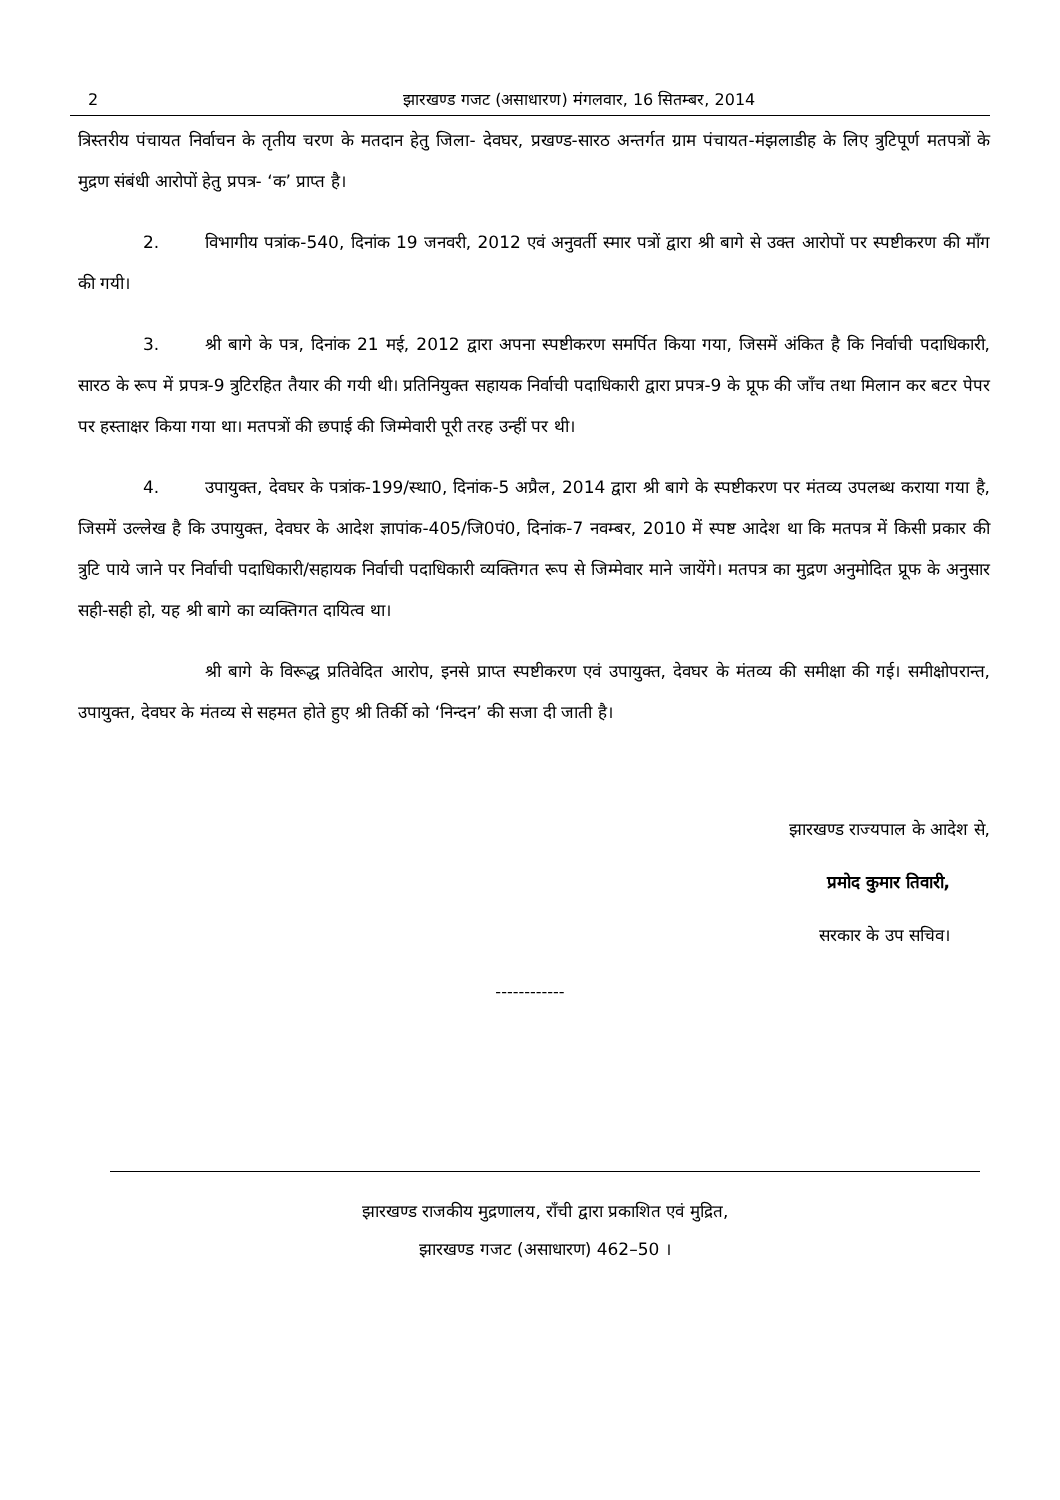2 झारखण्ड गजट (असाधारण) मंगलवार, 16 सितम्बर, 2014
त्रिस्तरीय पंचायत निर्वाचन के तृतीय चरण के मतदान हेतु जिला- देवघर, प्रखण्ड-सारठ अन्तर्गत ग्राम पंचायत-मंझलाडीह के लिए त्रुटिपूर्ण मतपत्रों के मुद्रण संबंधी आरोपों हेतु प्रपत्र- ‘क’ प्राप्त है।
2. विभागीय पत्रांक-540, दिनांक 19 जनवरी, 2012 एवं अनुवर्ती स्मार पत्रों द्वारा श्री बागे से उक्त आरोपों पर स्पष्टीकरण की माँग की गयी।
3. श्री बागे के पत्र, दिनांक 21 मई, 2012 द्वारा अपना स्पष्टीकरण समर्पित किया गया, जिसमें अंकित है कि निर्वाची पदाधिकारी, सारठ के रूप में प्रपत्र-9 त्रुटिरहित तैयार की गयी थी। प्रतिनियुक्त सहायक निर्वाची पदाधिकारी द्वारा प्रपत्र-9 के प्रूफ की जाँच तथा मिलान कर बटर पेपर पर हस्ताक्षर किया गया था। मतपत्रों की छपाई की जिम्मेवारी पूरी तरह उन्हीं पर थी।
4. उपायुक्त, देवघर के पत्रांक-199/स्था0, दिनांक-5 अप्रैल, 2014 द्वारा श्री बागे के स्पष्टीकरण पर मंतव्य उपलब्ध कराया गया है, जिसमें उल्लेख है कि उपायुक्त, देवघर के आदेश ज्ञापांक-405/जि0पं0, दिनांक-7 नवम्बर, 2010 में स्पष्ट आदेश था कि मतपत्र में किसी प्रकार की त्रुटि पाये जाने पर निर्वाची पदाधिकारी/सहायक निर्वाची पदाधिकारी व्यक्तिगत रूप से जिम्मेवार माने जायेंगे। मतपत्र का मुद्रण अनुमोदित प्रूफ के अनुसार सही-सही हो, यह श्री बागे का व्यक्तिगत दायित्व था।
श्री बागे के विरूद्ध प्रतिवेदित आरोप, इनसे प्राप्त स्पष्टीकरण एवं उपायुक्त, देवघर के मंतव्य की समीक्षा की गई। समीक्षोपरान्त, उपायुक्त, देवघर के मंतव्य से सहमत होते हुए श्री तिर्की को ‘निन्दन’ की सजा दी जाती है।
झारखण्ड राज्यपाल के आदेश से,
प्रमोद कुमार तिवारी,
सरकार के उप सचिव।
------------
झारखण्ड राजकीय मुद्रणालय, राँची द्वारा प्रकाशित एवं मुद्रित,
झारखण्ड गजट (असाधारण) 462–50 ।